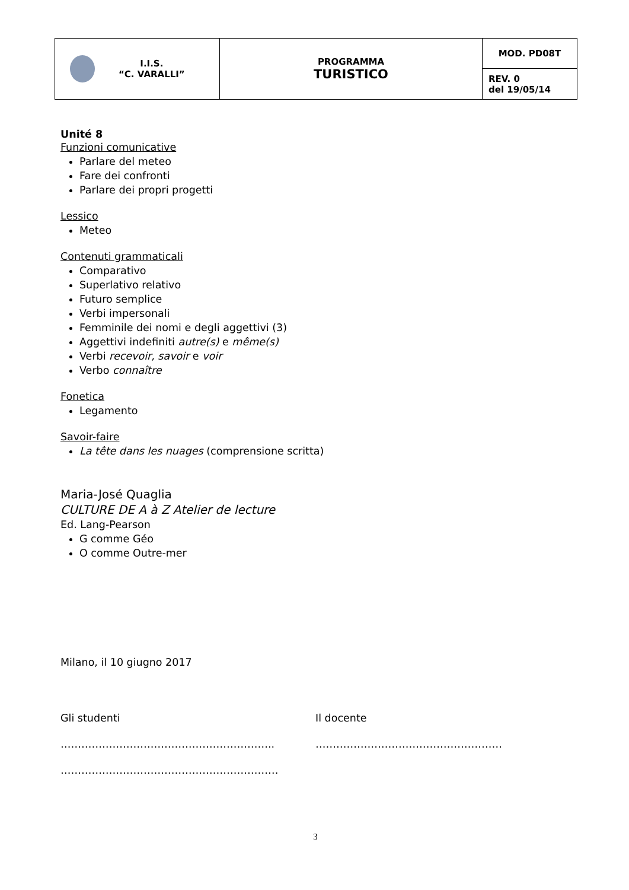| I.I.S. “C. VARALLI” | PROGRAMMA TURISTICO | MOD. PD08T |
| | | REV. 0 del 19/05/14 |
Unité 8
Funzioni comunicative
Parlare del meteo
Fare dei confronti
Parlare dei propri progetti
Lessico
Meteo
Contenuti grammaticali
Comparativo
Superlativo relativo
Futuro semplice
Verbi impersonali
Femminile dei nomi e degli aggettivi (3)
Aggettivi indefiniti autre(s) e même(s)
Verbi recevoir, savoir e voir
Verbo connaître
Fonetica
Legamento
Savoir-faire
La tête dans les nuages (comprensione scritta)
Maria-José Quaglia
CULTURE DE A à Z Atelier de lecture
Ed. Lang-Pearson
G comme Géo
O comme Outre-mer
Milano, il 10 giugno 2017
Gli studenti Il docente
…………………………………………………….. ………………………………………………
………………………………………………………
3